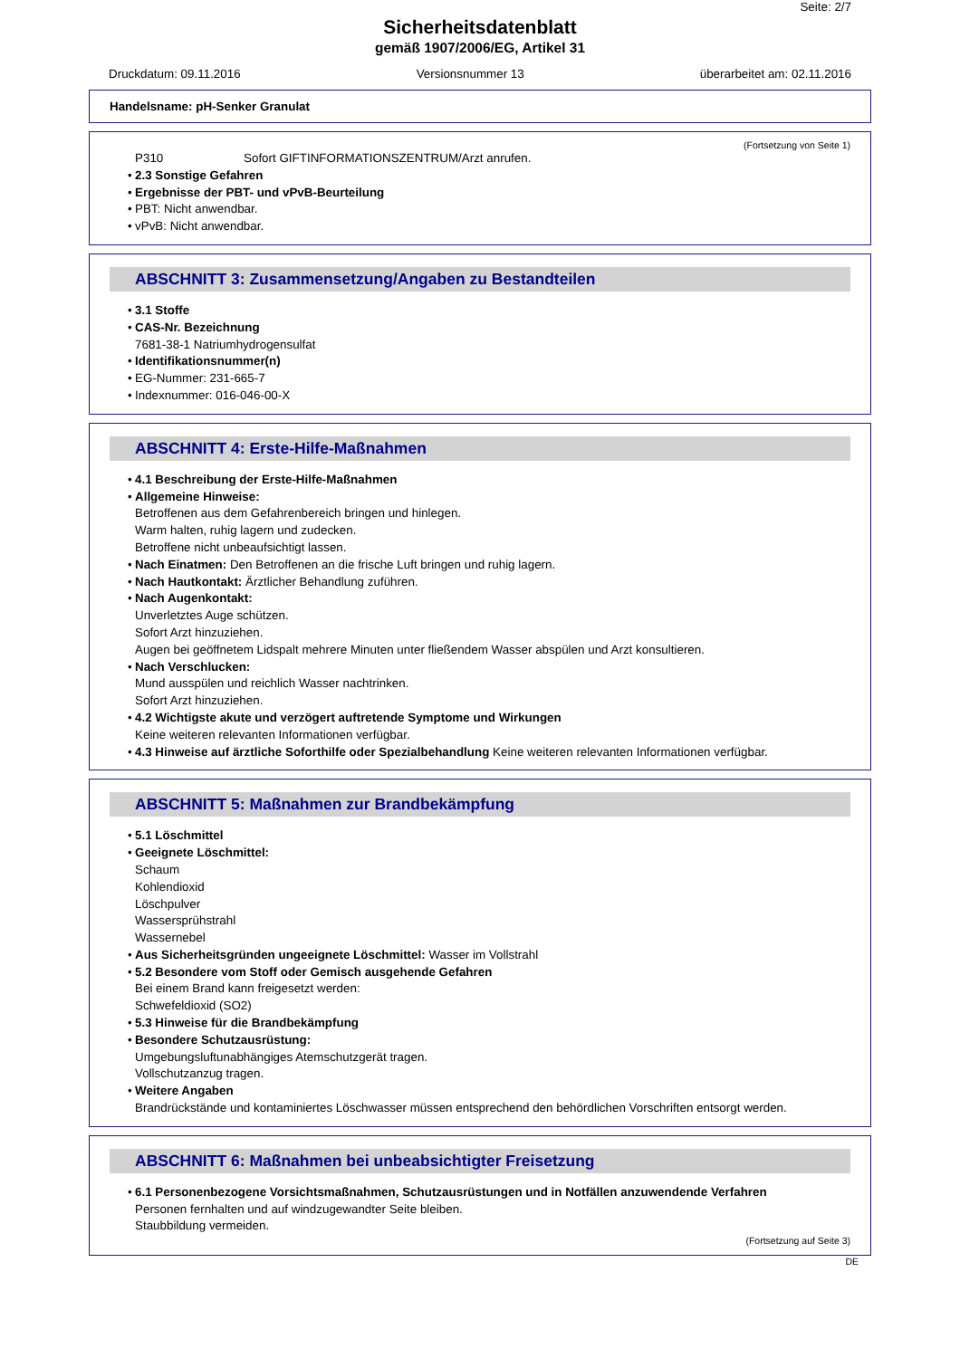Seite: 2/7
Sicherheitsdatenblatt
gemäß 1907/2006/EG, Artikel 31
Druckdatum: 09.11.2016 Versionsnummer 13 überarbeitet am: 02.11.2016
Handelsname: pH-Senker Granulat
(Fortsetzung von Seite 1)
P310 Sofort GIFTINFORMATIONSZENTRUM/Arzt anrufen.
• 2.3 Sonstige Gefahren
• Ergebnisse der PBT- und vPvB-Beurteilung
• PBT: Nicht anwendbar.
• vPvB: Nicht anwendbar.
ABSCHNITT 3: Zusammensetzung/Angaben zu Bestandteilen
• 3.1 Stoffe
• CAS-Nr. Bezeichnung
7681-38-1 Natriumhydrogensulfat
• Identifikationsnummer(n)
• EG-Nummer: 231-665-7
• Indexnummer: 016-046-00-X
ABSCHNITT 4: Erste-Hilfe-Maßnahmen
• 4.1 Beschreibung der Erste-Hilfe-Maßnahmen
• Allgemeine Hinweise:
Betroffenen aus dem Gefahrenbereich bringen und hinlegen.
Warm halten, ruhig lagern und zudecken.
Betroffene nicht unbeaufsichtigt lassen.
• Nach Einatmen: Den Betroffenen an die frische Luft bringen und ruhig lagern.
• Nach Hautkontakt: Ärztlicher Behandlung zuführen.
• Nach Augenkontakt:
Unverletztes Auge schützen.
Sofort Arzt hinzuziehen.
Augen bei geöffnetem Lidspalt mehrere Minuten unter fließendem Wasser abspülen und Arzt konsultieren.
• Nach Verschlucken:
Mund ausspülen und reichlich Wasser nachtrinken.
Sofort Arzt hinzuziehen.
• 4.2 Wichtigste akute und verzögert auftretende Symptome und Wirkungen
Keine weiteren relevanten Informationen verfügbar.
• 4.3 Hinweise auf ärztliche Soforthilfe oder Spezialbehandlung Keine weiteren relevanten Informationen verfügbar.
ABSCHNITT 5: Maßnahmen zur Brandbekämpfung
• 5.1 Löschmittel
• Geeignete Löschmittel:
Schaum
Kohlendioxid
Löschpulver
Wassersprühstrahl
Wassernebel
• Aus Sicherheitsgründen ungeeignete Löschmittel: Wasser im Vollstrahl
• 5.2 Besondere vom Stoff oder Gemisch ausgehende Gefahren
Bei einem Brand kann freigesetzt werden:
Schwefeldioxid (SO2)
• 5.3 Hinweise für die Brandbekämpfung
• Besondere Schutzausrüstung:
Umgebungsluftunabhängiges Atemschutzgerät tragen.
Vollschutzanzug tragen.
• Weitere Angaben
Brandrückstände und kontaminiertes Löschwasser müssen entsprechend den behördlichen Vorschriften entsorgt werden.
ABSCHNITT 6: Maßnahmen bei unbeabsichtigter Freisetzung
• 6.1 Personenbezogene Vorsichtsmaßnahmen, Schutzausrüstungen und in Notfällen anzuwendende Verfahren
Personen fernhalten und auf windzugewandter Seite bleiben.
Staubbildung vermeiden.
(Fortsetzung auf Seite 3)
DE